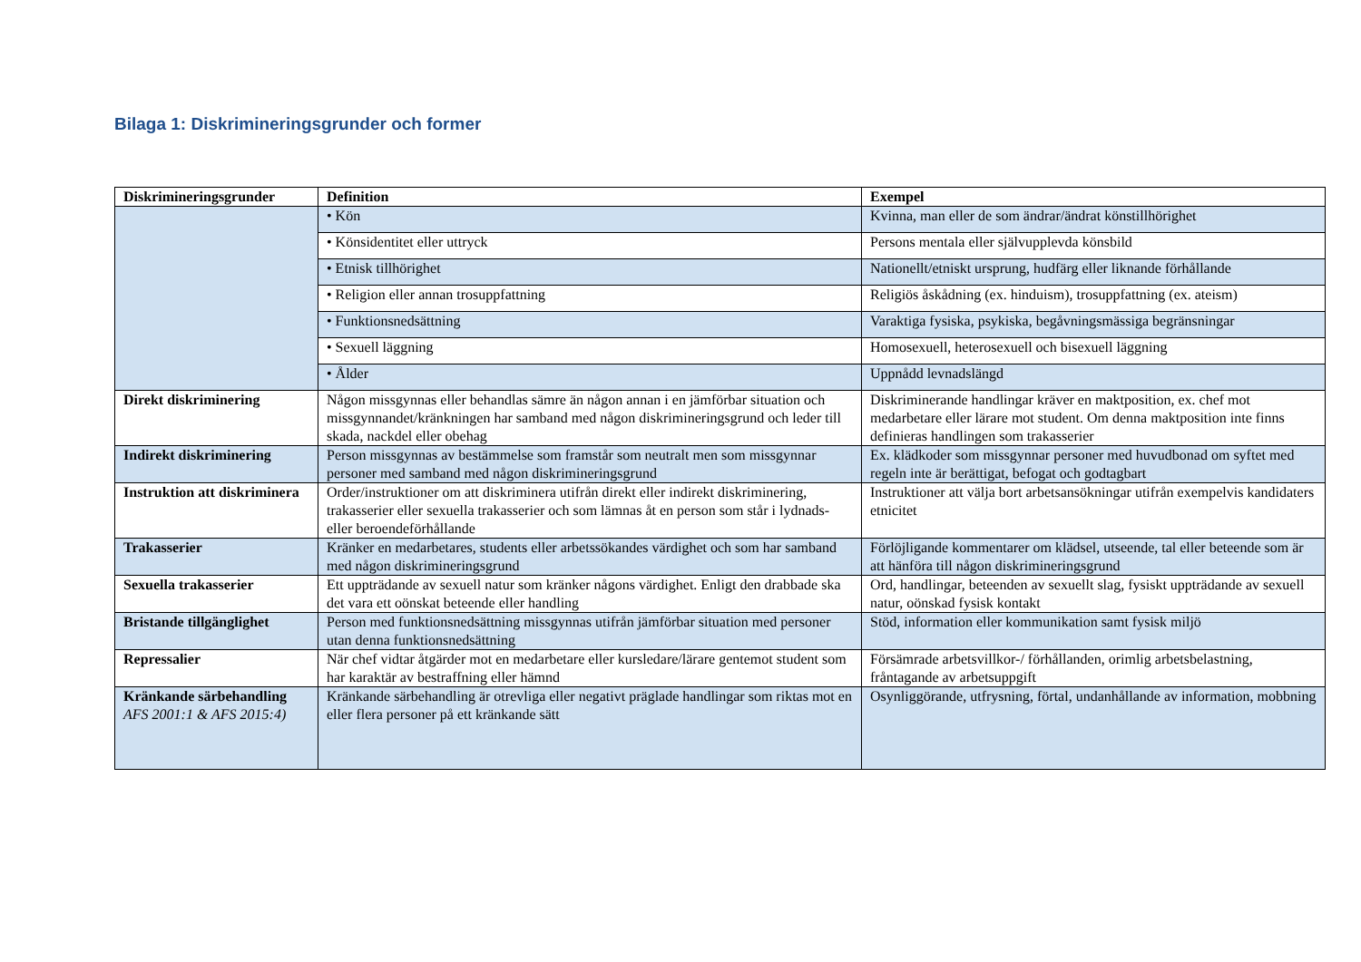Bilaga 1: Diskrimineringsgrunder och former
| Diskrimineringsgrunder | Definition | Exempel |
| --- | --- | --- |
| | • Kön | Kvinna, man eller de som ändrar/ändrat könstillhörighet |
| | • Könsidentitet eller uttryck | Persons mentala eller självupplevda könsbild |
| | • Etnisk tillhörighet | Nationellt/etniskt ursprung, hudfärg eller liknande förhållande |
| | • Religion eller annan trosuppfattning | Religiös åskådning (ex. hinduism), trosuppfattning (ex. ateism) |
| | • Funktionsnedsättning | Varaktiga fysiska, psykiska, begåvningsmässiga begränsningar |
| | • Sexuell läggning | Homosexuell, heterosexuell och bisexuell läggning |
| | • Ålder | Uppnådd levnadslängd |
| Direkt diskriminering | Någon missgynnas eller behandlas sämre än någon annan i en jämförbar situation och missgynnandet/kränkningen har samband med någon diskrimineringsgrund och leder till skada, nackdel eller obehag | Diskriminerande handlingar kräver en maktposition, ex. chef mot medarbetare eller lärare mot student. Om denna maktposition inte finns definieras handlingen som trakasserier |
| Indirekt diskriminering | Person missgynnas av bestämmelse som framstår som neutralt men som missgynnar personer med samband med någon diskrimineringsgrund | Ex. klädkoder som missgynnar personer med huvudbonad om syftet med regeln inte är berättigat, befogat och godtagbart |
| Instruktion att diskriminera | Order/instruktioner om att diskriminera utifrån direkt eller indirekt diskriminering, trakasserier eller sexuella trakasserier och som lämnas åt en person som står i lydnads- eller beroendeförhållande | Instruktioner att välja bort arbetsansökningar utifrån exempelvis kandidaters etnicitet |
| Trakasserier | Kränker en medarbetares, students eller arbetssökandes värdighet och som har samband med någon diskrimineringsgrund | Förlöjligande kommentarer om klädsel, utseende, tal eller beteende som är att hänföra till någon diskrimineringsgrund |
| Sexuella trakasserier | Ett uppträdande av sexuell natur som kränker någons värdighet. Enligt den drabbade ska det vara ett oönskat beteende eller handling | Ord, handlingar, beteenden av sexuellt slag, fysiskt uppträdande av sexuell natur, oönskad fysisk kontakt |
| Bristande tillgänglighet | Person med funktionsnedsättning missgynnas utifrån jämförbar situation med personer utan denna funktionsnedsättning | Stöd, information eller kommunikation samt fysisk miljö |
| Repressalier | När chef vidtar åtgärder mot en medarbetare eller kursledare/lärare gentemot student som har karaktär av bestraffning eller hämnd | Försämrade arbetsvillkor-/ förhållanden, orimlig arbetsbelastning, fråntagande av arbetsuppgift |
| Kränkande särbehandling AFS 2001:1 & AFS 2015:4) | Kränkande särbehandling är otrevliga eller negativt präglade handlingar som riktas mot en eller flera personer på ett kränkande sätt | Osynliggörande, utfrysning, förtal, undanhållande av information, mobbning |